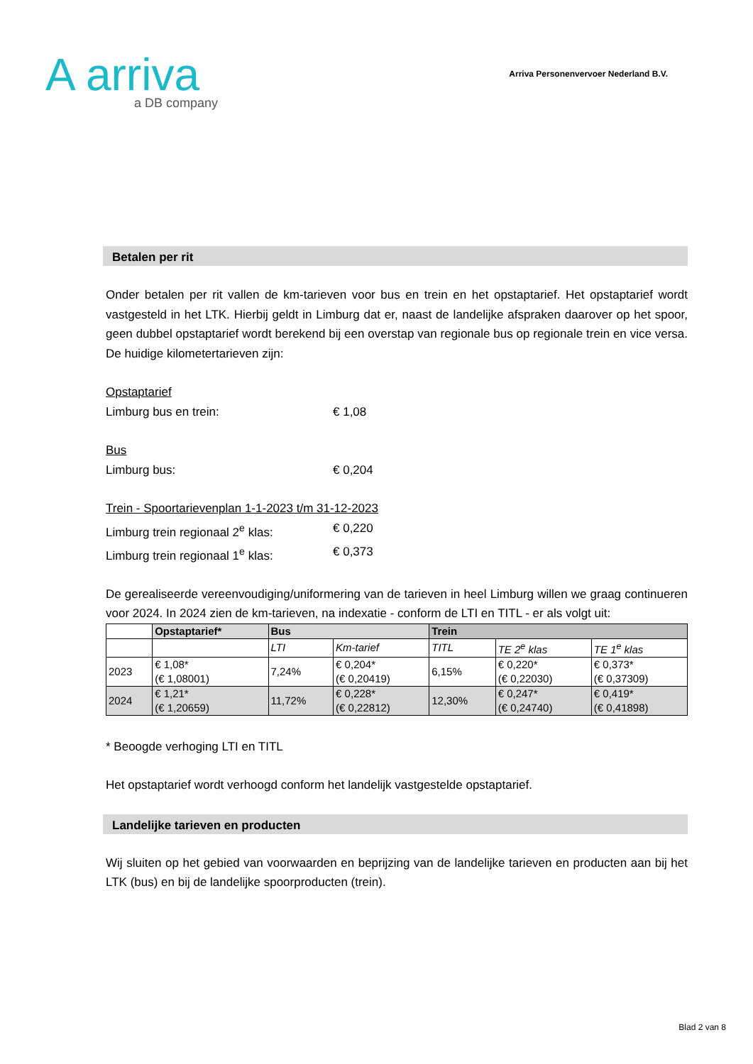A arriva
a DB company
Arriva Personenvervoer Nederland B.V.
Betalen per rit
Onder betalen per rit vallen de km-tarieven voor bus en trein en het opstaptarief. Het opstaptarief wordt vastgesteld in het LTK. Hierbij geldt in Limburg dat er, naast de landelijke afspraken daarover op het spoor, geen dubbel opstaptarief wordt berekend bij een overstap van regionale bus op regionale trein en vice versa. De huidige kilometertarieven zijn:
Opstaptarief
Limburg bus en trein: € 1,08
Bus
Limburg bus: € 0,204
Trein - Spoortarievenplan 1-1-2023 t/m 31-12-2023
Limburg trein regionaal 2<sup>e</sup> klas: € 0,220
Limburg trein regionaal 1<sup>e</sup> klas: € 0,373
De gerealiseerde vereenvoudiging/uniformering van de tarieven in heel Limburg willen we graag continueren voor 2024. In 2024 zien de km-tarieven, na indexatie - conform de LTI en TITL - er als volgt uit:
| | Opstaptarief* | Bus | | Trein | | |
| --- | --- | --- | --- | --- | --- | --- |
| | | LTI | Km-tarief | TITL | TE 2<sup>e</sup> klas | TE 1<sup>e</sup> klas |
| 2023 | € 1,08* (€ 1,08001) | 7,24% | € 0,204* (€ 0,20419) | 6,15% | € 0,220* (€ 0,22030) | € 0,373* (€ 0,37309) |
| 2024 | € 1,21* (€ 1,20659) | 11,72% | € 0,228* (€ 0,22812) | 12,30% | € 0,247* (€ 0,24740) | € 0,419* (€ 0,41898) |
* Beoogde verhoging LTI en TITL
Het opstaptarief wordt verhoogd conform het landelijk vastgestelde opstaptarief.
Landelijke tarieven en producten
Wij sluiten op het gebied van voorwaarden en beprijzing van de landelijke tarieven en producten aan bij het LTK (bus) en bij de landelijke spoorproducten (trein).
Blad 2 van 8